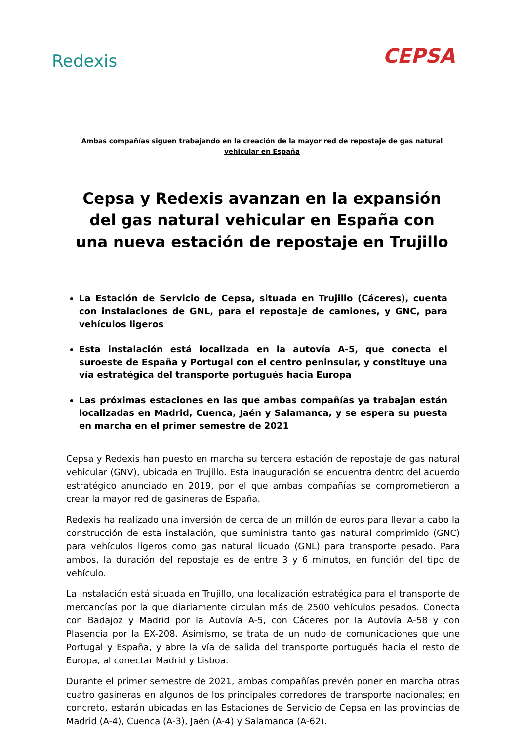Redexis
CEPSA
Ambas compañías siguen trabajando en la creación de la mayor red de repostaje de gas natural vehicular en España
Cepsa y Redexis avanzan en la expansión del gas natural vehicular en España con una nueva estación de repostaje en Trujillo
La Estación de Servicio de Cepsa, situada en Trujillo (Cáceres), cuenta con instalaciones de GNL, para el repostaje de camiones, y GNC, para vehículos ligeros
Esta instalación está localizada en la autovía A-5, que conecta el suroeste de España y Portugal con el centro peninsular, y constituye una vía estratégica del transporte portugués hacia Europa
Las próximas estaciones en las que ambas compañías ya trabajan están localizadas en Madrid, Cuenca, Jaén y Salamanca, y se espera su puesta en marcha en el primer semestre de 2021
Cepsa y Redexis han puesto en marcha su tercera estación de repostaje de gas natural vehicular (GNV), ubicada en Trujillo. Esta inauguración se encuentra dentro del acuerdo estratégico anunciado en 2019, por el que ambas compañías se comprometieron a crear la mayor red de gasineras de España.
Redexis ha realizado una inversión de cerca de un millón de euros para llevar a cabo la construcción de esta instalación, que suministra tanto gas natural comprimido (GNC) para vehículos ligeros como gas natural licuado (GNL) para transporte pesado. Para ambos, la duración del repostaje es de entre 3 y 6 minutos, en función del tipo de vehículo.
La instalación está situada en Trujillo, una localización estratégica para el transporte de mercancías por la que diariamente circulan más de 2500 vehículos pesados. Conecta con Badajoz y Madrid por la Autovía A-5, con Cáceres por la Autovía A-58 y con Plasencia por la EX-208. Asimismo, se trata de un nudo de comunicaciones que une Portugal y España, y abre la vía de salida del transporte portugués hacia el resto de Europa, al conectar Madrid y Lisboa.
Durante el primer semestre de 2021, ambas compañías prevén poner en marcha otras cuatro gasineras en algunos de los principales corredores de transporte nacionales; en concreto, estarán ubicadas en las Estaciones de Servicio de Cepsa en las provincias de Madrid (A-4), Cuenca (A-3), Jaén (A-4) y Salamanca (A-62).